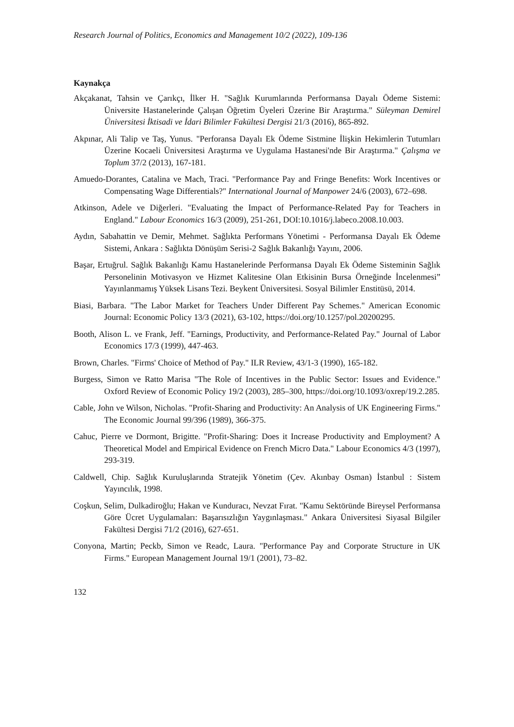Research Journal of Politics, Economics and Management 10/2 (2022), 109-136
Kaynakça
Akçakanat, Tahsin ve Çarıkçı, İlker H. "Sağlık Kurumlarında Performansa Dayalı Ödeme Sistemi: Üniversite Hastanelerinde Çalışan Öğretim Üyeleri Üzerine Bir Araştırma." Süleyman Demirel Üniversitesi İktisadi ve İdari Bilimler Fakültesi Dergisi 21/3 (2016), 865-892.
Akpınar, Ali Talip ve Taş, Yunus. "Perforansa Dayalı Ek Ödeme Sistmine İlişkin Hekimlerin Tutumları Üzerine Kocaeli Üniversitesi Araştırma ve Uygulama Hastanesi'nde Bir Araştırma." Çalışma ve Toplum 37/2 (2013), 167-181.
Amuedo-Dorantes, Catalina ve Mach, Traci. "Performance Pay and Fringe Benefits: Work Incentives or Compensating Wage Differentials?" International Journal of Manpower 24/6 (2003), 672–698.
Atkinson, Adele ve Diğerleri. "Evaluating the Impact of Performance-Related Pay for Teachers in England." Labour Economics 16/3 (2009), 251-261, DOI:10.1016/j.labeco.2008.10.003.
Aydın, Sabahattin ve Demir, Mehmet. Sağlıkta Performans Yönetimi - Performansa Dayalı Ek Ödeme Sistemi, Ankara : Sağlıkta Dönüşüm Serisi-2 Sağlık Bakanlığı Yayını, 2006.
Başar, Ertuğrul. Sağlık Bakanlığı Kamu Hastanelerinde Performansa Dayalı Ek Ödeme Sisteminin Sağlık Personelinin Motivasyon ve Hizmet Kalitesine Olan Etkisinin Bursa Örneğinde İncelenmesi” Yayınlanmamış Yüksek Lisans Tezi. Beykent Üniversitesi. Sosyal Bilimler Enstitüsü, 2014.
Biasi, Barbara. "The Labor Market for Teachers Under Different Pay Schemes." American Economic Journal: Economic Policy 13/3 (2021), 63-102, https://doi.org/10.1257/pol.20200295.
Booth, Alison L. ve Frank, Jeff. "Earnings, Productivity, and Performance-Related Pay." Journal of Labor Economics 17/3 (1999), 447-463.
Brown, Charles. "Firms' Choice of Method of Pay." ILR Review, 43/1-3 (1990), 165-182.
Burgess, Simon ve Ratto Marisa "The Role of Incentives in the Public Sector: Issues and Evidence." Oxford Review of Economic Policy 19/2 (2003), 285–300, https://doi.org/10.1093/oxrep/19.2.285.
Cable, John ve Wilson, Nicholas. "Profit-Sharing and Productivity: An Analysis of UK Engineering Firms." The Economic Journal 99/396 (1989), 366-375.
Cahuc, Pierre ve Dormont, Brigitte. "Profit-Sharing: Does it Increase Productivity and Employment? A Theoretical Model and Empirical Evidence on French Micro Data." Labour Economics 4/3 (1997), 293-319.
Caldwell, Chip. Sağlık Kuruluşlarında Stratejik Yönetim (Çev. Akınbay Osman) İstanbul : Sistem Yayıncılık, 1998.
Coşkun, Selim, Dulkadiroğlu; Hakan ve Kunduracı, Nevzat Fırat. "Kamu Sektöründe Bireysel Performansa Göre Ücret Uygulamaları: Başarısızlığın Yaygınlaşması." Ankara Üniversitesi Siyasal Bilgiler Fakültesi Dergisi 71/2 (2016), 627-651.
Conyona, Martin; Peckb, Simon ve Readc, Laura. "Performance Pay and Corporate Structure in UK Firms." European Management Journal 19/1 (2001), 73–82.
132